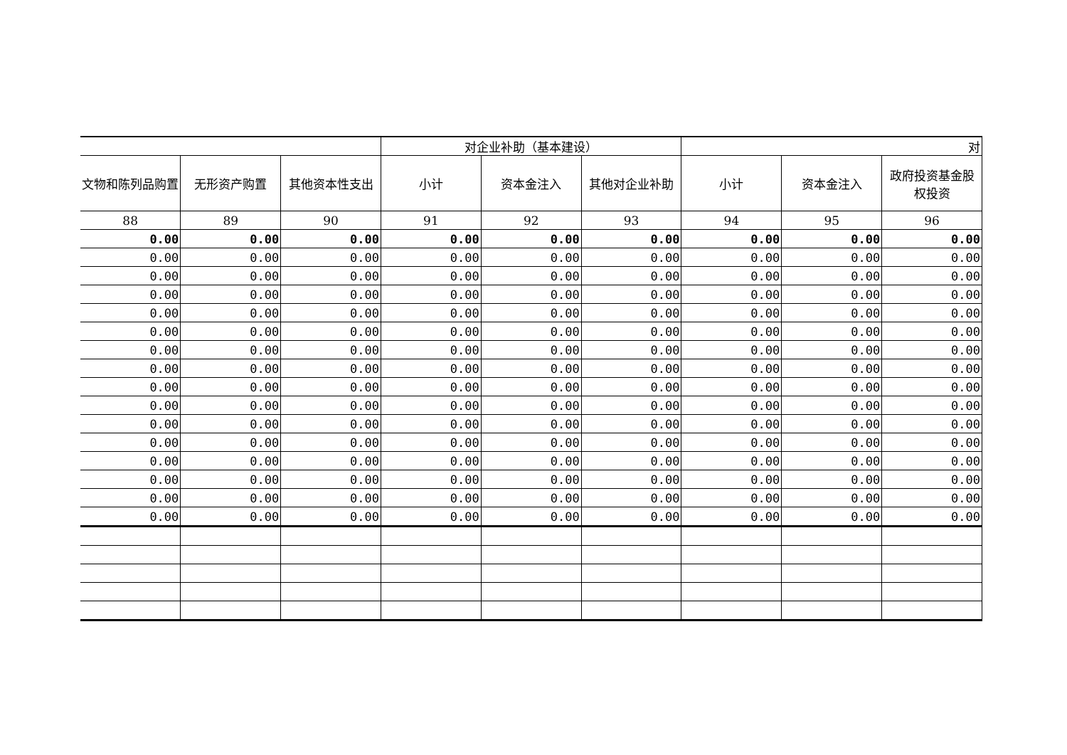| | | | 对企业补助（基本建设） | | | 对 | | |
| 文物和陈列品购置 | 无形资产购置 | 其他资本性支出 | 小计 | 资本金注入 | 其他对企业补助 | 小计 | 资本金注入 | 政府投资基金股权投资 |
| 88 | 89 | 90 | 91 | 92 | 93 | 94 | 95 | 96 |
| 0.00 | 0.00 | 0.00 | 0.00 | 0.00 | 0.00 | 0.00 | 0.00 | 0.00 |
| 0.00 | 0.00 | 0.00 | 0.00 | 0.00 | 0.00 | 0.00 | 0.00 | 0.00 |
| 0.00 | 0.00 | 0.00 | 0.00 | 0.00 | 0.00 | 0.00 | 0.00 | 0.00 |
| 0.00 | 0.00 | 0.00 | 0.00 | 0.00 | 0.00 | 0.00 | 0.00 | 0.00 |
| 0.00 | 0.00 | 0.00 | 0.00 | 0.00 | 0.00 | 0.00 | 0.00 | 0.00 |
| 0.00 | 0.00 | 0.00 | 0.00 | 0.00 | 0.00 | 0.00 | 0.00 | 0.00 |
| 0.00 | 0.00 | 0.00 | 0.00 | 0.00 | 0.00 | 0.00 | 0.00 | 0.00 |
| 0.00 | 0.00 | 0.00 | 0.00 | 0.00 | 0.00 | 0.00 | 0.00 | 0.00 |
| 0.00 | 0.00 | 0.00 | 0.00 | 0.00 | 0.00 | 0.00 | 0.00 | 0.00 |
| 0.00 | 0.00 | 0.00 | 0.00 | 0.00 | 0.00 | 0.00 | 0.00 | 0.00 |
| 0.00 | 0.00 | 0.00 | 0.00 | 0.00 | 0.00 | 0.00 | 0.00 | 0.00 |
| 0.00 | 0.00 | 0.00 | 0.00 | 0.00 | 0.00 | 0.00 | 0.00 | 0.00 |
| 0.00 | 0.00 | 0.00 | 0.00 | 0.00 | 0.00 | 0.00 | 0.00 | 0.00 |
| 0.00 | 0.00 | 0.00 | 0.00 | 0.00 | 0.00 | 0.00 | 0.00 | 0.00 |
| 0.00 | 0.00 | 0.00 | 0.00 | 0.00 | 0.00 | 0.00 | 0.00 | 0.00 |
| 0.00 | 0.00 | 0.00 | 0.00 | 0.00 | 0.00 | 0.00 | 0.00 | 0.00 |